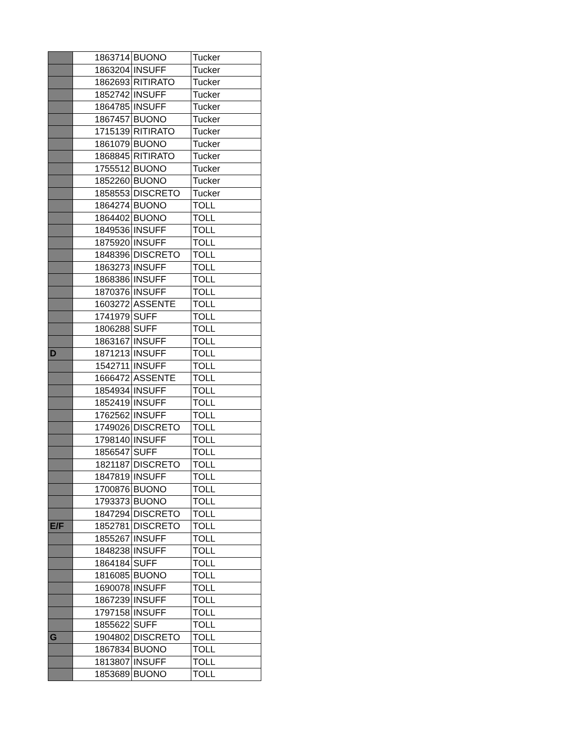| | 1863714 | BUONO | Tucker |
| | 1863204 | INSUFF | Tucker |
| | 1862693 | RITIRATO | Tucker |
| | 1852742 | INSUFF | Tucker |
| | 1864785 | INSUFF | Tucker |
| | 1867457 | BUONO | Tucker |
| | 1715139 | RITIRATO | Tucker |
| | 1861079 | BUONO | Tucker |
| | 1868845 | RITIRATO | Tucker |
| | 1755512 | BUONO | Tucker |
| | 1852260 | BUONO | Tucker |
| | 1858553 | DISCRETO | Tucker |
| | 1864274 | BUONO | TOLL |
| | 1864402 | BUONO | TOLL |
| | 1849536 | INSUFF | TOLL |
| | 1875920 | INSUFF | TOLL |
| | 1848396 | DISCRETO | TOLL |
| | 1863273 | INSUFF | TOLL |
| | 1868386 | INSUFF | TOLL |
| | 1870376 | INSUFF | TOLL |
| | 1603272 | ASSENTE | TOLL |
| | 1741979 | SUFF | TOLL |
| | 1806288 | SUFF | TOLL |
| | 1863167 | INSUFF | TOLL |
| D | 1871213 | INSUFF | TOLL |
| | 1542711 | INSUFF | TOLL |
| | 1666472 | ASSENTE | TOLL |
| | 1854934 | INSUFF | TOLL |
| | 1852419 | INSUFF | TOLL |
| | 1762562 | INSUFF | TOLL |
| | 1749026 | DISCRETO | TOLL |
| | 1798140 | INSUFF | TOLL |
| | 1856547 | SUFF | TOLL |
| | 1821187 | DISCRETO | TOLL |
| | 1847819 | INSUFF | TOLL |
| | 1700876 | BUONO | TOLL |
| | 1793373 | BUONO | TOLL |
| | 1847294 | DISCRETO | TOLL |
| E/F | 1852781 | DISCRETO | TOLL |
| | 1855267 | INSUFF | TOLL |
| | 1848238 | INSUFF | TOLL |
| | 1864184 | SUFF | TOLL |
| | 1816085 | BUONO | TOLL |
| | 1690078 | INSUFF | TOLL |
| | 1867239 | INSUFF | TOLL |
| | 1797158 | INSUFF | TOLL |
| | 1855622 | SUFF | TOLL |
| G | 1904802 | DISCRETO | TOLL |
| | 1867834 | BUONO | TOLL |
| | 1813807 | INSUFF | TOLL |
| | 1853689 | BUONO | TOLL |